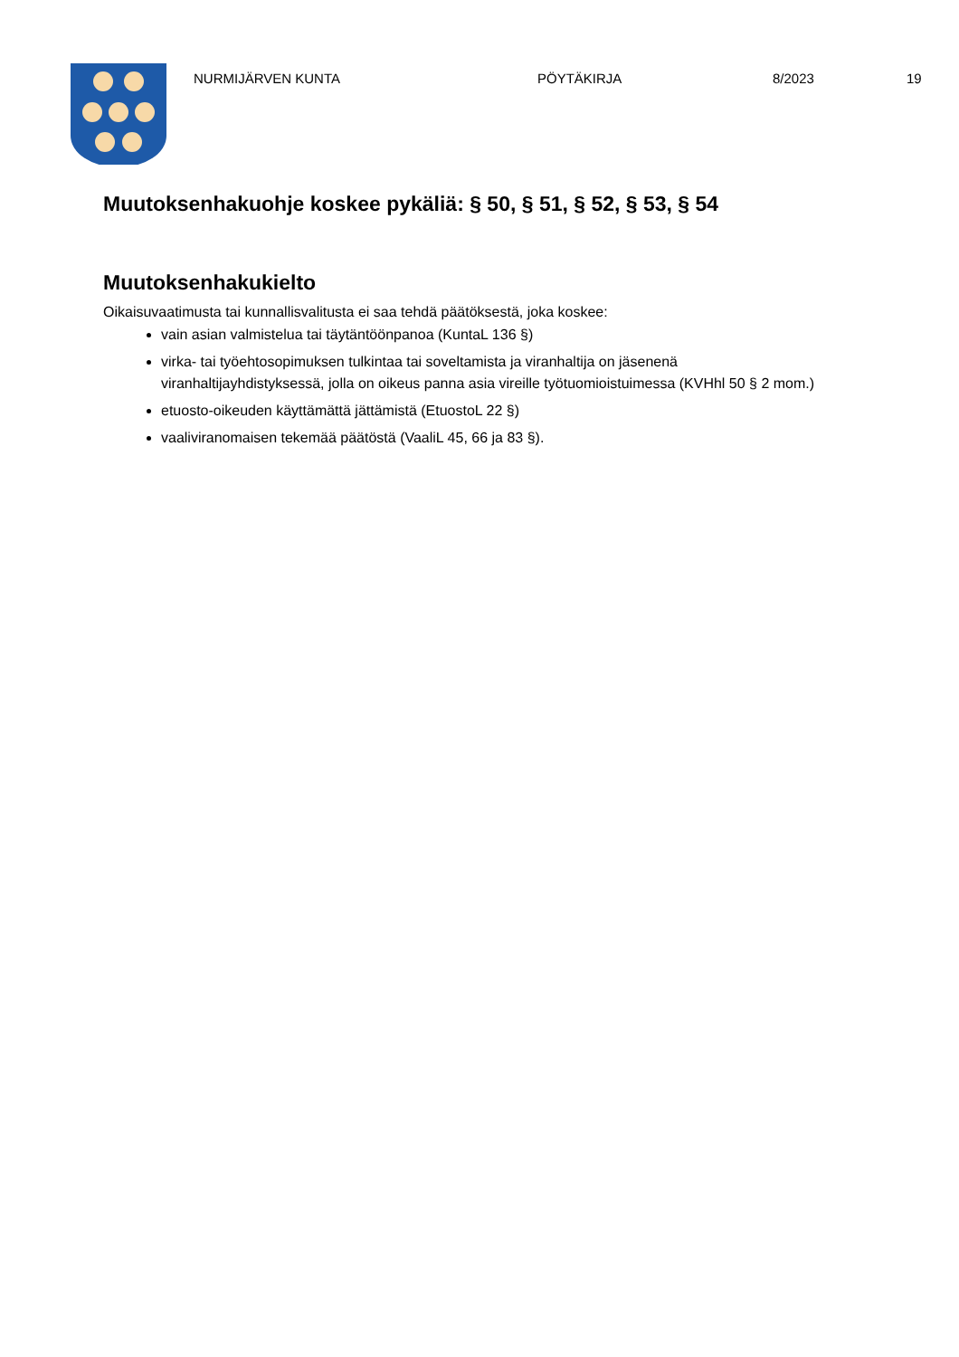NURMIJÄRVEN KUNTA PÖYTÄKIRJA 8/2023 19
Muutoksenhakuohje koskee pykäliä: § 50, § 51, § 52, § 53, § 54
Muutoksenhakukielto
Oikaisuvaatimusta tai kunnallisvalitusta ei saa tehdä päätöksestä, joka koskee:
vain asian valmistelua tai täytäntöönpanoa (KuntaL 136 §)
virka- tai työehtosopimuksen tulkintaa tai soveltamista ja viranhaltija on jäsenenä viranhaltijayhdistyksessä, jolla on oikeus panna asia vireille työtuomioistuimessa (KVHhl 50 § 2 mom.)
etuosto-oikeuden käyttämättä jättämistä (EtuostoL 22 §)
vaaliviranomaisen tekemää päätöstä (VaaliL 45, 66 ja 83 §).